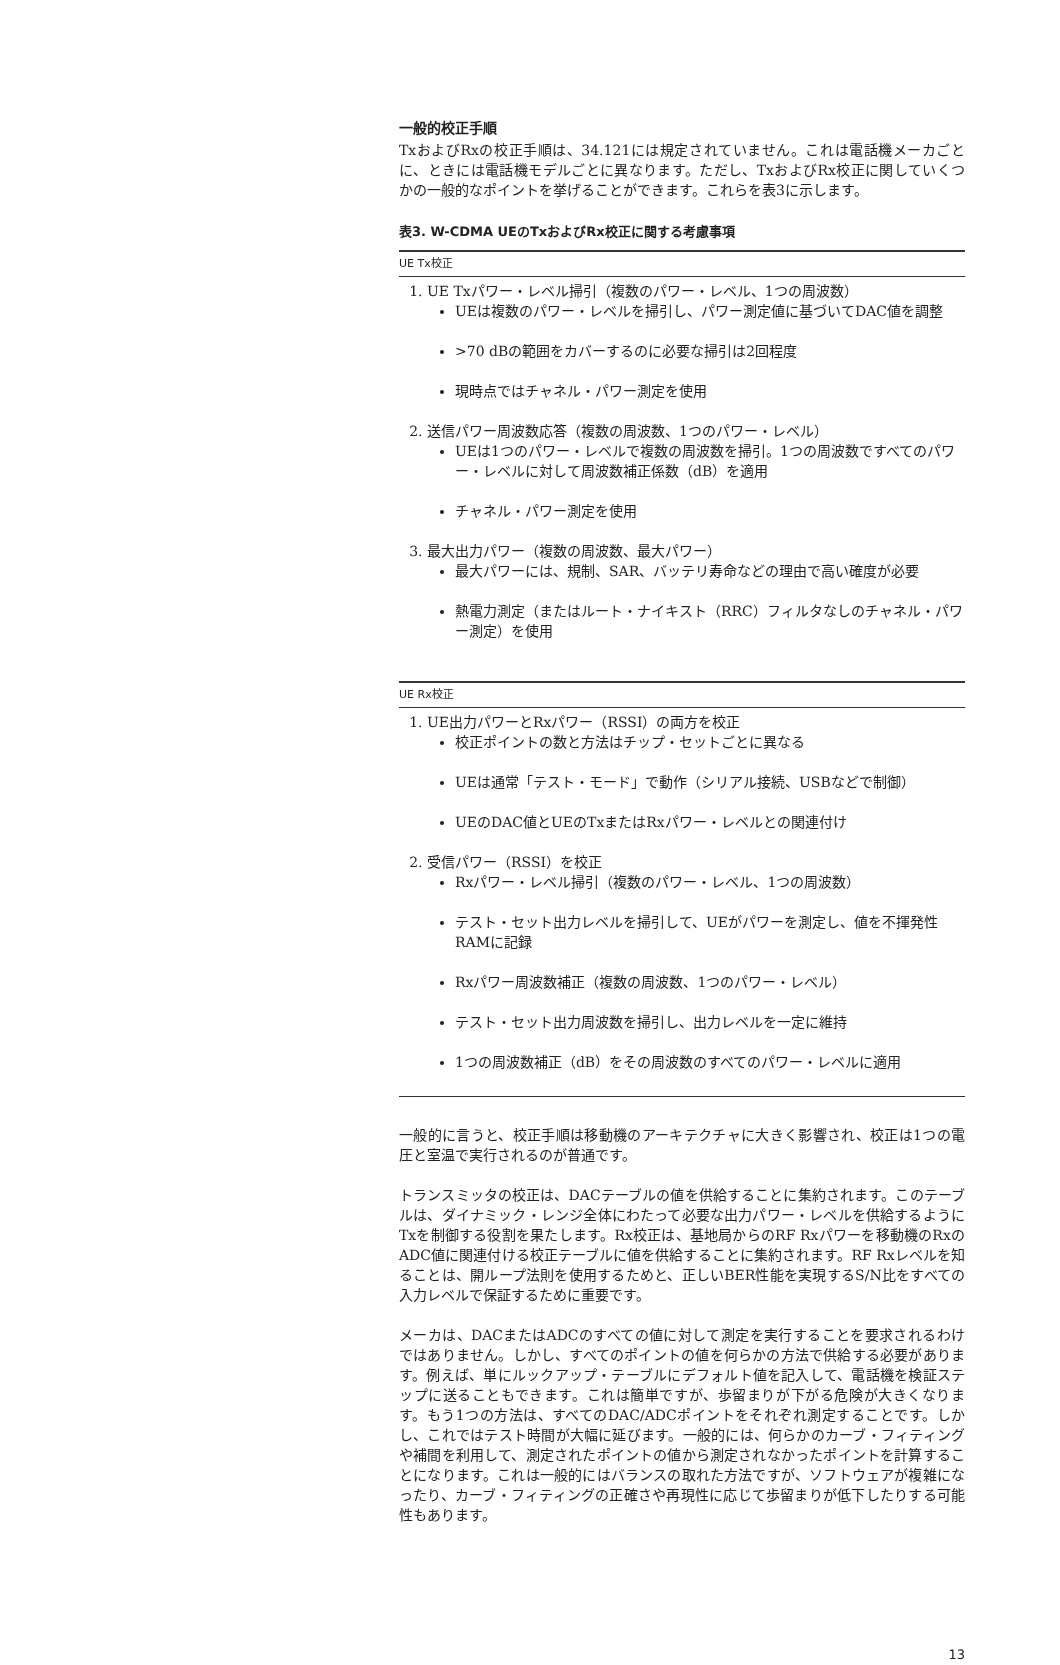一般的校正手順
TxおよびRxの校正手順は、34.121には規定されていません。これは電話機メーカごとに、ときには電話機モデルごとに異なります。ただし、TxおよびRx校正に関していくつかの一般的なポイントを挙げることができます。これらを表3に示します。
表3. W-CDMA UEのTxおよびRx校正に関する考慮事項
| UE Tx校正 |
| --- |
| 1. UE Txパワー・レベル掃引（複数のパワー・レベル、1つの周波数） UEは複数のパワー・レベルを掃引し、パワー測定値に基づいてDAC値を調整 >70 dBの範囲をカバーするのに必要な掃引は2回程度 現時点ではチャネル・パワー測定を使用 2. 送信パワー周波数応答（複数の周波数、1つのパワー・レベル） UEは1つのパワー・レベルで複数の周波数を掃引。1つの周波数ですべてのパワー・レベルに対して周波数補正係数（dB）を適用 チャネル・パワー測定を使用 3. 最大出力パワー（複数の周波数、最大パワー） 最大パワーには、規制、SAR、バッテリ寿命などの理由で高い確度が必要 熱電力測定（またはルート・ナイキスト（RRC）フィルタなしのチャネル・パワー測定）を使用 |
| UE Rx校正 |
| 1. UE出力パワーとRxパワー（RSSI）の両方を校正 校正ポイントの数と方法はチップ・セットごとに異なる UEは通常「テスト・モード」で動作（シリアル接続、USBなどで制御） UEのDAC値とUEのTxまたはRxパワー・レベルとの関連付け 2. 受信パワー（RSSI）を校正 Rxパワー・レベル掃引（複数のパワー・レベル、1つの周波数） テスト・セット出力レベルを掃引して、UEがパワーを測定し、値を不揮発性RAMに記録 Rxパワー周波数補正（複数の周波数、1つのパワー・レベル） テスト・セット出力周波数を掃引し、出力レベルを一定に維持 1つの周波数補正（dB）をその周波数のすべてのパワー・レベルに適用 |
一般的に言うと、校正手順は移動機のアーキテクチャに大きく影響され、校正は1つの電圧と室温で実行されるのが普通です。
トランスミッタの校正は、DACテーブルの値を供給することに集約されます。このテーブルは、ダイナミック・レンジ全体にわたって必要な出力パワー・レベルを供給するようにTxを制御する役割を果たします。Rx校正は、基地局からのRF Rxパワーを移動機のRxのADC値に関連付ける校正テーブルに値を供給することに集約されます。RF Rxレベルを知ることは、開ループ法則を使用するためと、正しいBER性能を実現するS/N比をすべての入力レベルで保証するために重要です。
メーカは、DACまたはADCのすべての値に対して測定を実行することを要求されるわけではありません。しかし、すべてのポイントの値を何らかの方法で供給する必要があります。例えば、単にルックアップ・テーブルにデフォルト値を記入して、電話機を検証ステップに送ることもできます。これは簡単ですが、歩留まりが下がる危険が大きくなります。もう1つの方法は、すべてのDAC/ADCポイントをそれぞれ測定することです。しかし、これではテスト時間が大幅に延びます。一般的には、何らかのカーブ・フィティングや補間を利用して、測定されたポイントの値から測定されなかったポイントを計算することになります。これは一般的にはバランスの取れた方法ですが、ソフトウェアが複雑になったり、カーブ・フィティングの正確さや再現性に応じて歩留まりが低下したりする可能性もあります。
13